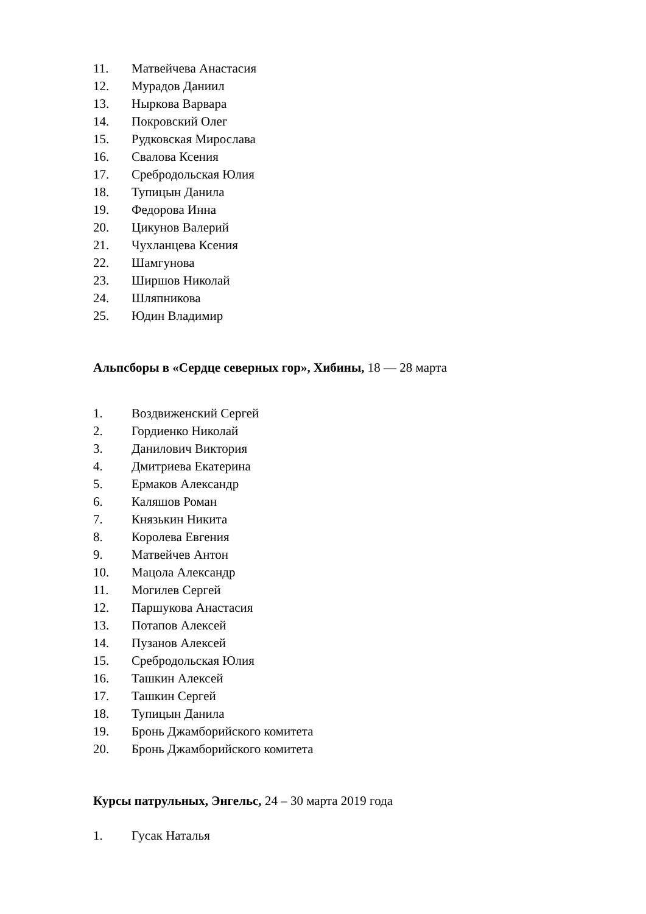11. Матвейчева Анастасия
12. Мурадов Даниил
13. Ныркова Варвара
14. Покровский Олег
15. Рудковская Мирослава
16. Свалова Ксения
17. Сребродольская Юлия
18. Тупицын Данила
19. Федорова Инна
20. Цикунов Валерий
21. Чухланцева Ксения
22. Шамгунова
23. Ширшов Николай
24. Шляпникова
25. Юдин Владимир
Альпсборы в «Сердце северных гор», Хибины, 18 — 28 марта
1. Воздвиженский Сергей
2. Гордиенко Николай
3. Данилович Виктория
4. Дмитриева Екатерина
5. Ермаков Александр
6. Каляшов Роман
7. Князькин Никита
8. Королева Евгения
9. Матвейчев Антон
10. Мацола Александр
11. Могилев Сергей
12. Паршукова Анастасия
13. Потапов Алексей
14. Пузанов Алексей
15. Сребродольская Юлия
16. Ташкин Алексей
17. Ташкин Сергей
18. Тупицын Данила
19. Бронь Джамборийского комитета
20. Бронь Джамборийского комитета
Курсы патрульных, Энгельс, 24 – 30 марта 2019 года
1. Гусак Наталья